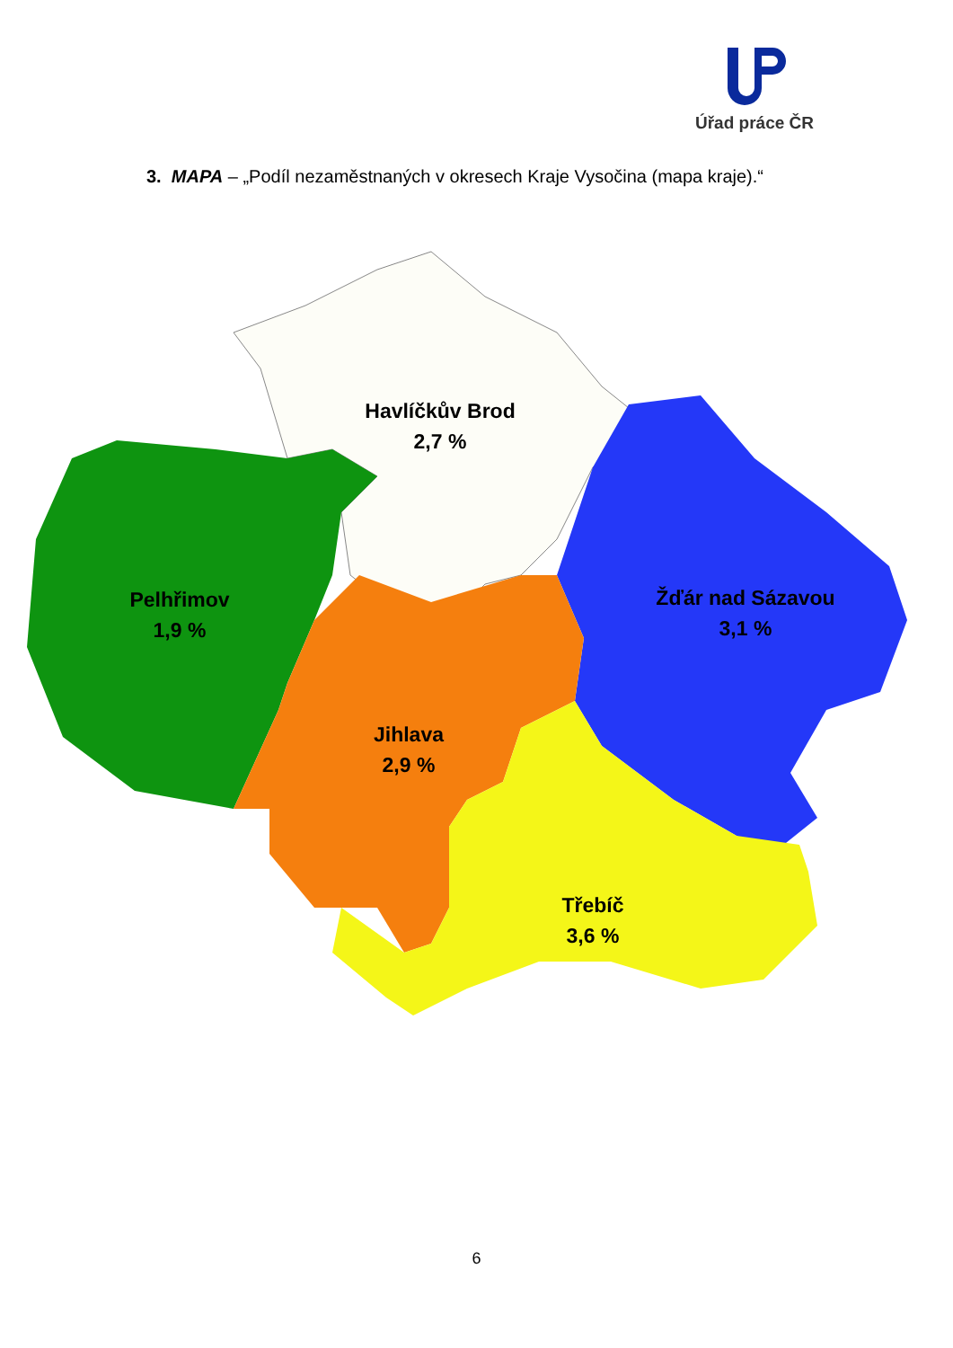Úřad práce ČR
3. MAPA – „Podíl nezaměstnaných v okresech Kraje Vysočina (mapa kraje).“
Havlíčkův Brod
2,7 %
Pelhřimov
1,9 %
Žďár nad Sázavou
3,1 %
Jihlava
2,9 %
Třebíč
3,6 %
6